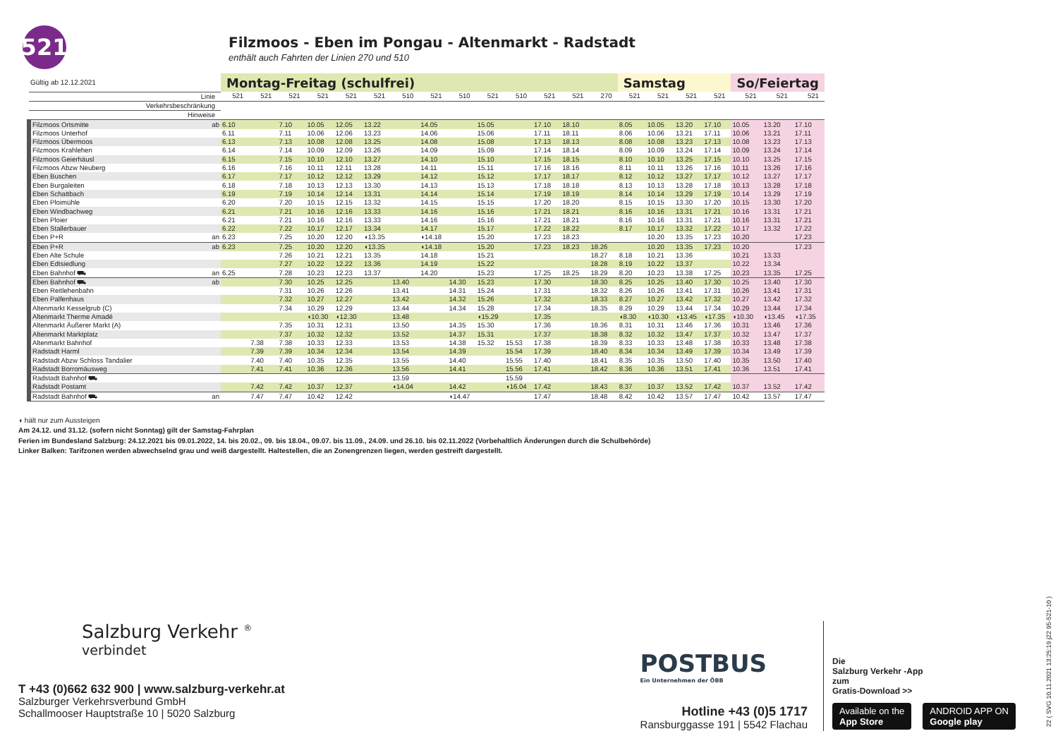521
Filzmoos - Eben im Pongau - Altenmarkt - Radstadt
enthält auch Fahrten der Linien 270 und 510
| Gültig ab 12.12.2021 | | Montag-Freitag (schulfrei) | | | | | | | | | | | | | | Samstag | | | | So/Feiertag | | |
| Linie | | 521 | 521 | 521 | 521 | 521 | 521 | 510 | 521 | 510 | 521 | 510 | 521 | 521 | 270 | 521 | 521 | 521 | 521 | 521 | 521 | 521 |
| Verkehrsbeschränkung | | | | | | | | | | | | | | | | | | | | | | |
| Hinweise | | | | | | | | | | | | | | | | | | | | | | |
| Filzmoos Ortsmitte | ab | 6.10 | | 7.10 | 10.05 | 12.05 | 13.22 | | 14.05 | | 15.05 | | 17.10 | 18.10 | | 8.05 | 10.05 | 13.20 | 17.10 | 10.05 | 13.20 | 17.10 |
| Filzmoos Unterhof | | 6.11 | | 7.11 | 10.06 | 12.06 | 13.23 | | 14.06 | | 15.06 | | 17.11 | 18.11 | | 8.06 | 10.06 | 13.21 | 17.11 | 10.06 | 13.21 | 17.11 |
| Filzmoos Übermoos | | 6.13 | | 7.13 | 10.08 | 12.08 | 13.25 | | 14.08 | | 15.08 | | 17.13 | 18.13 | | 8.08 | 10.08 | 13.23 | 17.13 | 10.08 | 13.23 | 17.13 |
| Filzmoos Krahlehen | | 6.14 | | 7.14 | 10.09 | 12.09 | 13.26 | | 14.09 | | 15.09 | | 17.14 | 18.14 | | 8.09 | 10.09 | 13.24 | 17.14 | 10.09 | 13.24 | 17.14 |
| Filzmoos Geierhäusl | | 6.15 | | 7.15 | 10.10 | 12.10 | 13.27 | | 14.10 | | 15.10 | | 17.15 | 18.15 | | 8.10 | 10.10 | 13.25 | 17.15 | 10.10 | 13.25 | 17.15 |
| Filzmoos Abzw Neuberg | | 6.16 | | 7.16 | 10.11 | 12.11 | 13.28 | | 14.11 | | 15.11 | | 17.16 | 18.16 | | 8.11 | 10.11 | 13.26 | 17.16 | 10.11 | 13.26 | 17.16 |
| Eben Buschen | | 6.17 | | 7.17 | 10.12 | 12.12 | 13.29 | | 14.12 | | 15.12 | | 17.17 | 18.17 | | 8.12 | 10.12 | 13.27 | 17.17 | 10.12 | 13.27 | 17.17 |
| Eben Burgaleiten | | 6.18 | | 7.18 | 10.13 | 12.13 | 13.30 | | 14.13 | | 15.13 | | 17.18 | 18.18 | | 8.13 | 10.13 | 13.28 | 17.18 | 10.13 | 13.28 | 17.18 |
| Eben Schattbach | | 6.19 | | 7.19 | 10.14 | 12.14 | 13.31 | | 14.14 | | 15.14 | | 17.19 | 18.19 | | 8.14 | 10.14 | 13.29 | 17.19 | 10.14 | 13.29 | 17.19 |
| Eben Ploimühle | | 6.20 | | 7.20 | 10.15 | 12.15 | 13.32 | | 14.15 | | 15.15 | | 17.20 | 18.20 | | 8.15 | 10.15 | 13.30 | 17.20 | 10.15 | 13.30 | 17.20 |
| Eben Windbachweg | | 6.21 | | 7.21 | 10.16 | 12.16 | 13.33 | | 14.16 | | 15.16 | | 17.21 | 18.21 | | 8.16 | 10.16 | 13.31 | 17.21 | 10.16 | 13.31 | 17.21 |
| Eben Ploier | | 6.21 | | 7.21 | 10.16 | 12.16 | 13.33 | | 14.16 | | 15.16 | | 17.21 | 18.21 | | 8.16 | 10.16 | 13.31 | 17.21 | 10.16 | 13.31 | 17.21 |
| Eben Stallerbauer | | 6.22 | | 7.22 | 10.17 | 12.17 | 13.34 | | 14.17 | | 15.17 | | 17.22 | 18.22 | | 8.17 | 10.17 | 13.32 | 17.22 | 10.17 | 13.32 | 17.22 |
| Eben P+R | an | 6.23 | | 7.25 | 10.20 | 12.20 | ◖13.35 | | ◖14.18 | | 15.20 | | 17.23 | 18.23 | | | 10.20 | 13.35 | 17.23 | 10.20 | | 17.23 |
| Eben P+R | ab | 6.23 | | 7.25 | 10.20 | 12.20 | ◖13.35 | | ◖14.18 | | 15.20 | | 17.23 | 18.23 | 18.26 | | 10.20 | 13.35 | 17.23 | 10.20 | | 17.23 |
| Eben Alte Schule | | | | 7.26 | 10.21 | 12.21 | 13.35 | | 14.18 | | 15.21 | | | | 18.27 | 8.18 | 10.21 | 13.36 | | 10.21 | 13.33 | |
| Eben Edtsiedlung | | | | 7.27 | 10.22 | 12.22 | 13.36 | | 14.19 | | 15.22 | | | | 18.28 | 8.19 | 10.22 | 13.37 | | 10.22 | 13.34 | |
| Eben Bahnhof ⛟ | an | 6.25 | | 7.28 | 10.23 | 12.23 | 13.37 | | 14.20 | | 15.23 | | 17.25 | 18.25 | 18.29 | 8.20 | 10.23 | 13.38 | 17.25 | 10.23 | 13.35 | 17.25 |
| Eben Bahnhof ⛟ | ab | | | 7.30 | 10.25 | 12.25 | | 13.40 | | 14.30 | 15.23 | | 17.30 | | 18.30 | 8.25 | 10.25 | 13.40 | 17.30 | 10.25 | 13.40 | 17.30 |
| Eben Reitlehenbahn | | | | 7.31 | 10.26 | 12.26 | | 13.41 | | 14.31 | 15.24 | | 17.31 | | 18.32 | 8.26 | 10.26 | 13.41 | 17.31 | 10.26 | 13.41 | 17.31 |
| Eben Palfenhaus | | | | 7.32 | 10.27 | 12.27 | | 13.42 | | 14.32 | 15.26 | | 17.32 | | 18.33 | 8.27 | 10.27 | 13.42 | 17.32 | 10.27 | 13.42 | 17.32 |
| Altenmarkt Kesselgrub (C) | | | | 7.34 | 10.29 | 12.29 | | 13.44 | | 14.34 | 15.28 | | 17.34 | | 18.35 | 8.29 | 10.29 | 13.44 | 17.34 | 10.29 | 13.44 | 17.34 |
| Altenmarkt Therme Amadé | | | | | ◖10.30 | ◖12.30 | | 13.48 | | | ◖15.29 | | 17.35 | | | ◖8.30 | ◖10.30 | ◖13.45 | ◖17.35 | ◖10.30 | ◖13.45 | ◖17.35 |
| Altenmarkt Äußerer Markt (A) | | | | 7.35 | 10.31 | 12.31 | | 13.50 | | 14.35 | 15.30 | | 17.36 | | 18.36 | 8.31 | 10.31 | 13.46 | 17.36 | 10.31 | 13.46 | 17.36 |
| Altenmarkt Marktplatz | | | | 7.37 | 10.32 | 12.32 | | 13.52 | | 14.37 | 15.31 | | 17.37 | | 18.38 | 8.32 | 10.32 | 13.47 | 17.37 | 10.32 | 13.47 | 17.37 |
| Altenmarkt Bahnhof | | | 7.38 | 7.38 | 10.33 | 12.33 | | 13.53 | | 14.38 | 15.32 | 15.53 | 17.38 | | 18.39 | 8.33 | 10.33 | 13.48 | 17.38 | 10.33 | 13.48 | 17.38 |
| Radstadt Harml | | | 7.39 | 7.39 | 10.34 | 12.34 | | 13.54 | | 14.39 | | 15.54 | 17.39 | | 18.40 | 8.34 | 10.34 | 13.49 | 17.39 | 10.34 | 13.49 | 17.39 |
| Radstadt Abzw Schloss Tandalier | | | 7.40 | 7.40 | 10.35 | 12.35 | | 13.55 | | 14.40 | | 15.55 | 17.40 | | 18.41 | 8.35 | 10.35 | 13.50 | 17.40 | 10.35 | 13.50 | 17.40 |
| Radstadt Borromäusweg | | | 7.41 | 7.41 | 10.36 | 12.36 | | 13.56 | | 14.41 | | 15.56 | 17.41 | | 18.42 | 8.36 | 10.36 | 13.51 | 17.41 | 10.36 | 13.51 | 17.41 |
| Radstadt Bahnhof ⛟ | | | | | | | | 13.59 | | | | 15.59 | | | | | | | | | | |
| Radstadt Postamt | | | 7.42 | 7.42 | 10.37 | 12.37 | | ◖14.04 | | 14.42 | | ◖16.04 | 17.42 | | 18.43 | 8.37 | 10.37 | 13.52 | 17.42 | 10.37 | 13.52 | 17.42 |
| Radstadt Bahnhof ⛟ | an | | 7.47 | 7.47 | 10.42 | 12.42 | | | | ◖14.47 | | | 17.47 | | 18.48 | 8.42 | 10.42 | 13.57 | 17.47 | 10.42 | 13.57 | 17.47 |
◖ hält nur zum Aussteigen
Am 24.12. und 31.12. (sofern nicht Sonntag) gilt der Samstag-Fahrplan
Ferien im Bundesland Salzburg: 24.12.2021 bis 09.01.2022, 14. bis 20.02., 09. bis 18.04., 09.07. bis 11.09., 24.09. und 26.10. bis 02.11.2022 (Vorbehaltlich Änderungen durch die Schulbehörde)
Linker Balken: Tarifzonen werden abwechselnd grau und weiß dargestellt. Haltestellen, die an Zonengrenzen liegen, werden gestreift dargestellt.
Salzburg Verkehr <sup>®</sup>
verbindet
T +43 (0)662 632 900 | www.salzburg-verkehr.at
Salzburger Verkehrsverbund GmbH
Schallmooser Hauptstraße 10 | 5020 Salzburg
POSTBUS
Ein Unternehmen der ÖBB
Hotline +43 (0)5 1717
Ransburggasse 191 | 5542 Flachau
Die
Salzburg Verkehr -App
zum
Gratis-Download >>
Available on the
App Store
ANDROID APP ON
Google play
22 ( SVG 10.11.2021 13:25:19 j22 95-521-10 )